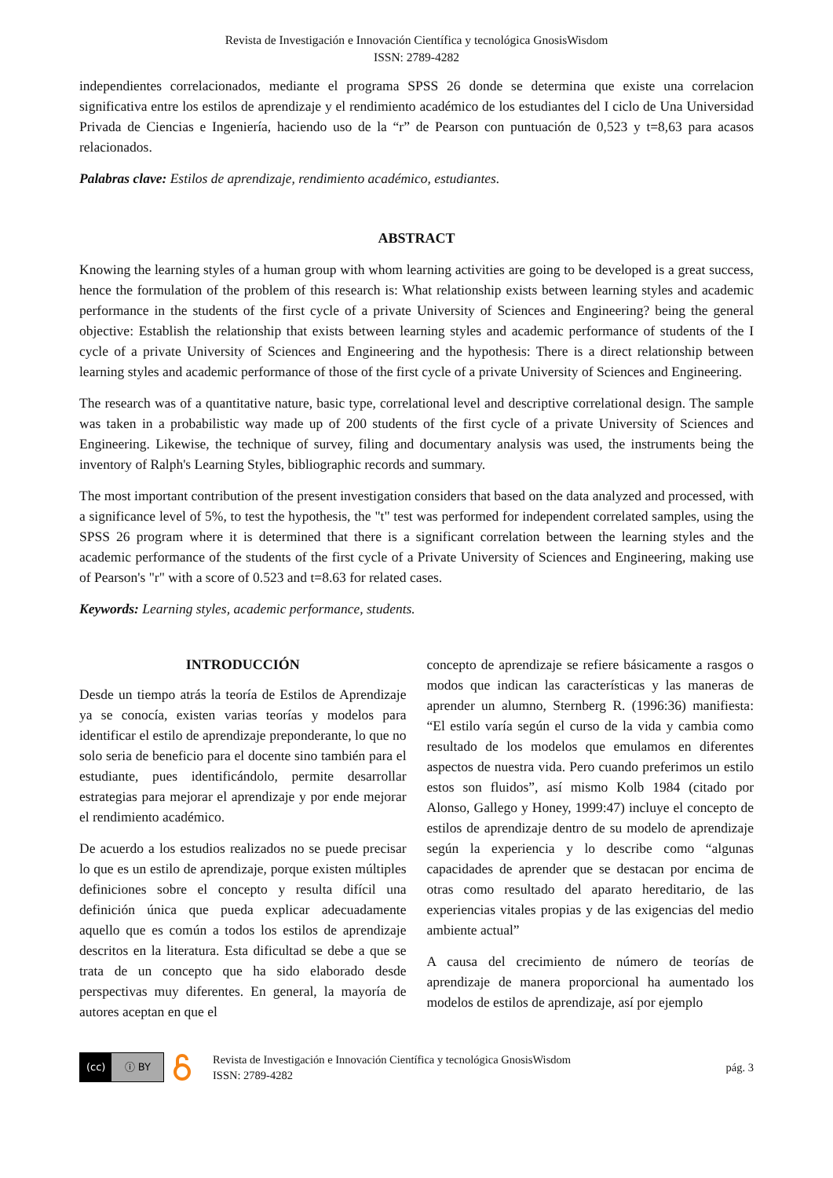Revista de Investigación e Innovación Científica y tecnológica GnosisWisdom
ISSN: 2789-4282
independientes correlacionados, mediante el programa SPSS 26 donde se determina que existe una correlacion significativa entre los estilos de aprendizaje y el rendimiento académico de los estudiantes del I ciclo de Una Universidad Privada de Ciencias e Ingeniería, haciendo uso de la “r” de Pearson con puntuación de 0,523 y t=8,63 para acasos relacionados.
Palabras clave: Estilos de aprendizaje, rendimiento académico, estudiantes.
ABSTRACT
Knowing the learning styles of a human group with whom learning activities are going to be developed is a great success, hence the formulation of the problem of this research is: What relationship exists between learning styles and academic performance in the students of the first cycle of a private University of Sciences and Engineering? being the general objective: Establish the relationship that exists between learning styles and academic performance of students of the I cycle of a private University of Sciences and Engineering and the hypothesis: There is a direct relationship between learning styles and academic performance of those of the first cycle of a private University of Sciences and Engineering.
The research was of a quantitative nature, basic type, correlational level and descriptive correlational design. The sample was taken in a probabilistic way made up of 200 students of the first cycle of a private University of Sciences and Engineering. Likewise, the technique of survey, filing and documentary analysis was used, the instruments being the inventory of Ralph's Learning Styles, bibliographic records and summary.
The most important contribution of the present investigation considers that based on the data analyzed and processed, with a significance level of 5%, to test the hypothesis, the "t" test was performed for independent correlated samples, using the SPSS 26 program where it is determined that there is a significant correlation between the learning styles and the academic performance of the students of the first cycle of a Private University of Sciences and Engineering, making use of Pearson's "r" with a score of 0.523 and t=8.63 for related cases.
Keywords: Learning styles, academic performance, students.
INTRODUCCIÓN
Desde un tiempo atrás la teoría de Estilos de Aprendizaje ya se conocía, existen varias teorías y modelos para identificar el estilo de aprendizaje preponderante, lo que no solo seria de beneficio para el docente sino también para el estudiante, pues identificándolo, permite desarrollar estrategias para mejorar el aprendizaje y por ende mejorar el rendimiento académico.
De acuerdo a los estudios realizados no se puede precisar lo que es un estilo de aprendizaje, porque existen múltiples definiciones sobre el concepto y resulta difícil una definición única que pueda explicar adecuadamente aquello que es común a todos los estilos de aprendizaje descritos en la literatura. Esta dificultad se debe a que se trata de un concepto que ha sido elaborado desde perspectivas muy diferentes. En general, la mayoría de autores aceptan en que el
concepto de aprendizaje se refiere básicamente a rasgos o modos que indican las características y las maneras de aprender un alumno, Sternberg R. (1996:36) manifiesta: “El estilo varía según el curso de la vida y cambia como resultado de los modelos que emulamos en diferentes aspectos de nuestra vida. Pero cuando preferimos un estilo estos son fluidos”, así mismo Kolb 1984 (citado por Alonso, Gallego y Honey, 1999:47) incluye el concepto de estilos de aprendizaje dentro de su modelo de aprendizaje según la experiencia y lo describe como “algunas capacidades de aprender que se destacan por encima de otras como resultado del aparato hereditario, de las experiencias vitales propias y de las exigencias del medio ambiente actual”
A causa del crecimiento de número de teorías de aprendizaje de manera proporcional ha aumentado los modelos de estilos de aprendizaje, así por ejemplo
(cc) ⓘ BY
Revista de Investigación e Innovación Científica y tecnológica GnosisWisdom
ISSN: 2789-4282
pág. 3